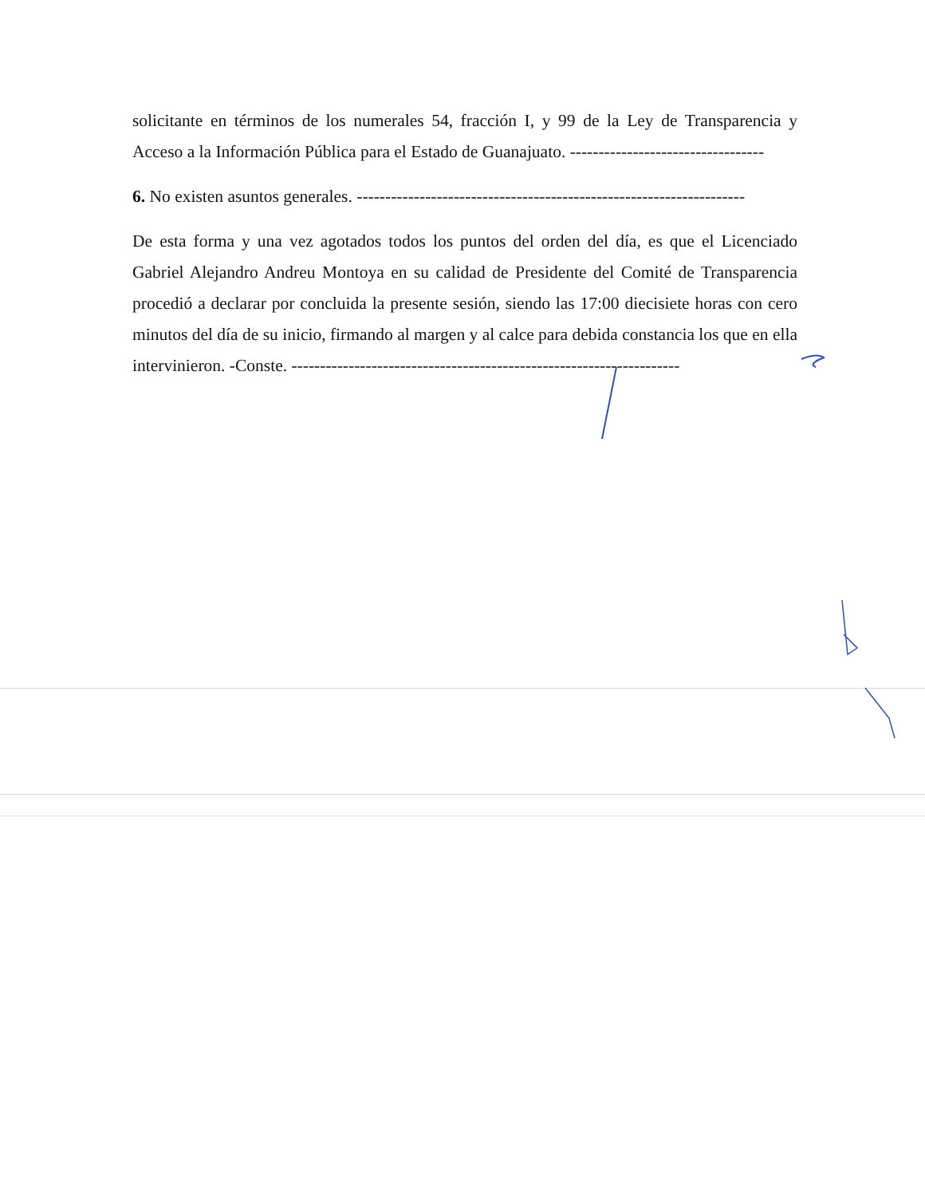solicitante en términos de los numerales 54, fracción I, y 99 de la Ley de Transparencia y Acceso a la Información Pública para el Estado de Guanajuato. ----------------------------------
6. No existen asuntos generales. --------------------------------------------------------------------
De esta forma y una vez agotados todos los puntos del orden del día, es que el Licenciado Gabriel Alejandro Andreu Montoya en su calidad de Presidente del Comité de Transparencia procedió a declarar por concluida la presente sesión, siendo las 17:00 diecisiete horas con cero minutos del día de su inicio, firmando al margen y al calce para debida constancia los que en ella intervinieron. -Conste. --------------------------------------------------------------------